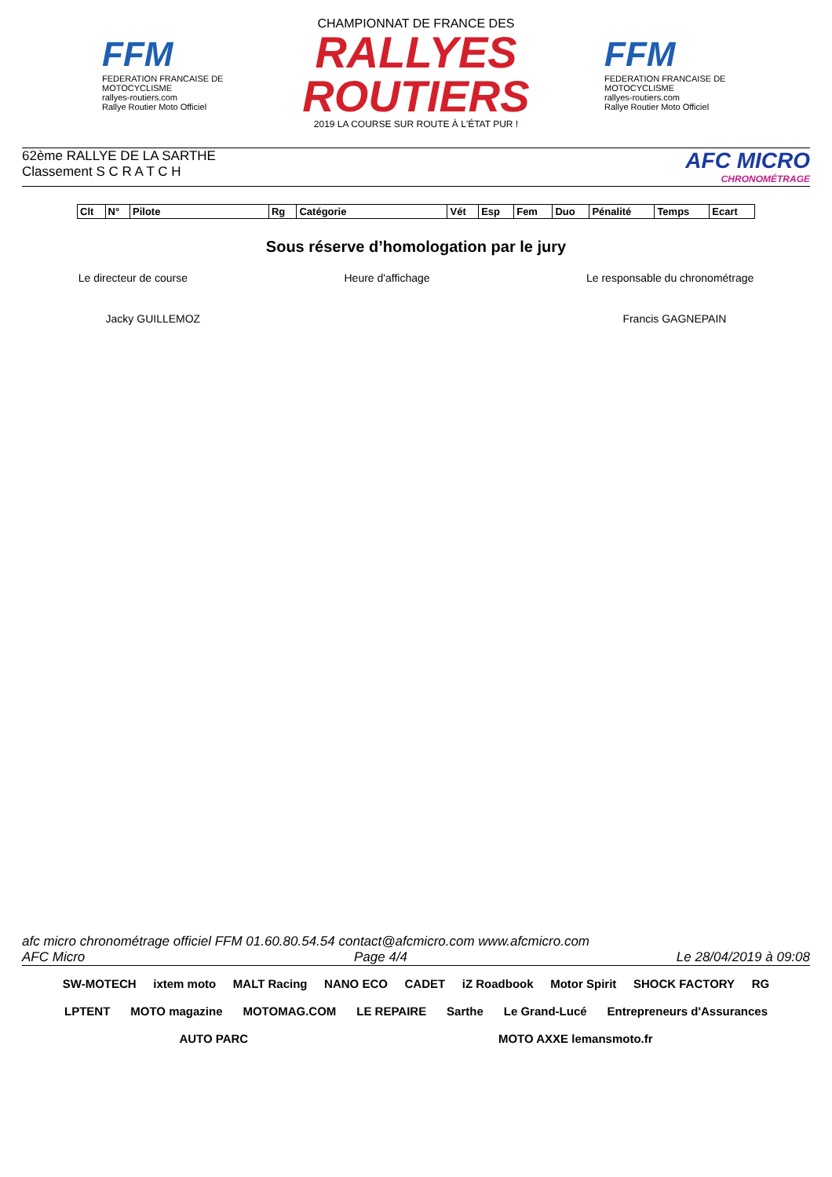FFM
FEDERATION FRANCAISE DE MOTOCYCLISME
rallyes-routiers.com
Rallye Routier Moto Officiel
CHAMPIONNAT DE FRANCE DES
RALLYES ROUTIERS
2019 LA COURSE SUR ROUTE À L'ÉTAT PUR !
FFM
FEDERATION FRANCAISE DE MOTOCYCLISME
rallyes-routiers.com
Rallye Routier Moto Officiel
62ème RALLYE DE LA SARTHE
Classement S C R A T C H
AFC MICRO
CHRONOMÉTRAGE
| Clt | N° | Pilote | Rg | Catégorie | Vét | Esp | Fem | Duo | Pénalité | Temps | Ecart |
| --- | --- | --- | --- | --- | --- | --- | --- | --- | --- | --- | --- |
Sous réserve d’homologation par le jury
Le directeur de course Heure d'affichage Le responsable du chronométrage
Jacky GUILLEMOZ Francis GAGNEPAIN
afc micro chronométrage officiel FFM 01.60.80.54.54 contact@afcmicro.com www.afcmicro.com
AFC Micro Page 4/4 Le 28/04/2019 à 09:08
SW-MOTECH ixtem moto MALT Racing NANO ECO CADET iZ Roadbook Motor Spirit SHOCK FACTORY RG LPTENT MOTO magazine MOTOMAG.COM LE REPAIRE Sarthe Le Grand-Lucé Entrepreneurs d'Assurances AUTO PARC MOTO AXXE lemansmoto.fr